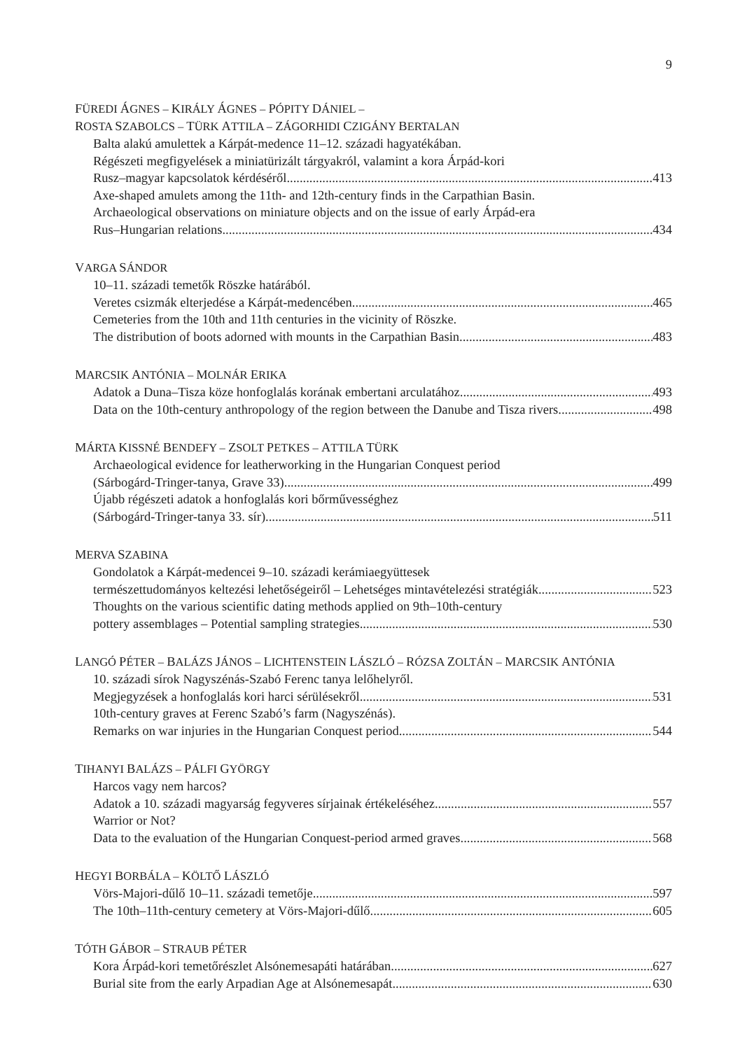9
FÜREDI ÁGNES – KIRÁLY ÁGNES – PÓPITY DÁNIEL –
ROSTA SZABOLCS – TÜRK ATTILA – ZÁGORHIDI CZIGÁNY BERTALAN
Balta alakú amulettek a Kárpát-medence 11–12. századi hagyatékában.
Régészeti megfigyelések a miniatürizált tárgyakról, valamint a kora Árpád-kori
Rusz–magyar kapcsolatok kérdéséről 413
Axe-shaped amulets among the 11th- and 12th-century finds in the Carpathian Basin.
Archaeological observations on miniature objects and on the issue of early Árpád-era
Rus–Hungarian relations 434
VARGA SÁNDOR
10–11. századi temetők Röszke határából.
Veretes csizmák elterjedése a Kárpát-medencében 465
Cemeteries from the 10th and 11th centuries in the vicinity of Röszke.
The distribution of boots adorned with mounts in the Carpathian Basin 483
MARCSIK ANTÓNIA – MOLNÁR ERIKA
Adatok a Duna–Tisza köze honfoglalás korának embertani arculatához 493
Data on the 10th-century anthropology of the region between the Danube and Tisza rivers 498
MÁRTA KISSNÉ BENDEFY – ZSOLT PETKES – ATTILA TÜRK
Archaeological evidence for leatherworking in the Hungarian Conquest period
(Sárbogárd-Tringer-tanya, Grave 33) 499
Újabb régészeti adatok a honfoglalás kori bőrművességhez
(Sárbogárd-Tringer-tanya 33. sír) 511
MERVA SZABINA
Gondolatok a Kárpát-medencei 9–10. századi kerámiaegyüttesek
természettudományos keltezési lehetőségeiről – Lehetséges mintavételezési stratégiák 523
Thoughts on the various scientific dating methods applied on 9th–10th-century
pottery assemblages – Potential sampling strategies 530
LANGÓ PÉTER – BALÁZS JÁNOS – LICHTENSTEIN LÁSZLÓ – RÓZSA ZOLTÁN – MARCSIK ANTÓNIA
10. századi sírok Nagyszénás-Szabó Ferenc tanya lelőhelyről.
Megjegyzések a honfoglalás kori harci sérülésekről 531
10th-century graves at Ferenc Szabó’s farm (Nagyszénás).
Remarks on war injuries in the Hungarian Conquest period 544
TIHANYI BALÁZS – PÁLFI GYÖRGY
Harcos vagy nem harcos?
Adatok a 10. századi magyarság fegyveres sírjainak értékeléséhez 557
Warrior or Not?
Data to the evaluation of the Hungarian Conquest-period armed graves 568
HEGYI BORBÁLA – KÖLTŐ LÁSZLÓ
Vörs-Majori-dűlő 10–11. századi temetője 597
The 10th–11th-century cemetery at Vörs-Majori-dűlő 605
TÓTH GÁBOR – STRAUB PÉTER
Kora Árpád-kori temetőrészlet Alsónemesapáti határában 627
Burial site from the early Arpadian Age at Alsónemesapát 630